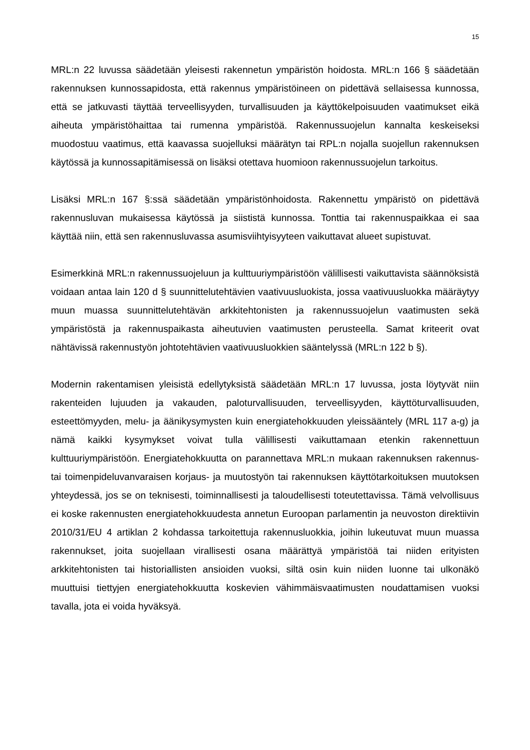15
MRL:n 22 luvussa säädetään yleisesti rakennetun ympäristön hoidosta. MRL:n 166 § säädetään rakennuksen kunnossapidosta, että rakennus ympäristöineen on pidettävä sellaisessa kunnossa, että se jatkuvasti täyttää terveellisyyden, turvallisuuden ja käyttökelpoisuuden vaatimukset eikä aiheuta ympäristöhaittaa tai rumenna ympäristöä. Rakennussuojelun kannalta keskeiseksi muodostuu vaatimus, että kaavassa suojelluksi määrätyn tai RPL:n nojalla suojellun rakennuksen käytössä ja kunnossapitämisessä on lisäksi otettava huomioon rakennussuojelun tarkoitus.
Lisäksi MRL:n 167 §:ssä säädetään ympäristönhoidosta. Rakennettu ympäristö on pidettävä rakennusluvan mukaisessa käytössä ja siististä kunnossa. Tonttia tai rakennuspaikkaa ei saa käyttää niin, että sen rakennusluvassa asumisviihtyisyyteen vaikuttavat alueet supistuvat.
Esimerkkinä MRL:n rakennussuojeluun ja kulttuuriympäristöön välillisesti vaikuttavista säännöksistä voidaan antaa lain 120 d § suunnittelutehtävien vaativuusluokista, jossa vaativuusluokka määräytyy muun muassa suunnittelutehtävän arkkitehtonisten ja rakennussuojelun vaatimusten sekä ympäristöstä ja rakennuspaikasta aiheutuvien vaatimusten perusteella. Samat kriteerit ovat nähtävissä rakennustyön johtotehtävien vaativuusluokkien sääntelyssä (MRL:n 122 b §).
Modernin rakentamisen yleisistä edellytyksistä säädetään MRL:n 17 luvussa, josta löytyvät niin rakenteiden lujuuden ja vakauden, paloturvallisuuden, terveellisyyden, käyttöturvallisuuden, esteettömyyden, melu- ja äänikysymysten kuin energiatehokkuuden yleissääntely (MRL 117 a-g) ja nämä kaikki kysymykset voivat tulla välillisesti vaikuttamaan etenkin rakennettuun kulttuuriympäristöön. Energiatehokkuutta on parannettava MRL:n mukaan rakennuksen rakennus- tai toimenpideluvanvaraisen korjaus- ja muutostyön tai rakennuksen käyttötarkoituksen muutoksen yhteydessä, jos se on teknisesti, toiminnallisesti ja taloudellisesti toteutettavissa. Tämä velvollisuus ei koske rakennusten energiatehokkuudesta annetun Euroopan parlamentin ja neuvoston direktiivin 2010/31/EU 4 artiklan 2 kohdassa tarkoitettuja rakennusluokkia, joihin lukeutuvat muun muassa rakennukset, joita suojellaan virallisesti osana määrättyä ympäristöä tai niiden erityisten arkkitehtonisten tai historiallisten ansioiden vuoksi, siltä osin kuin niiden luonne tai ulkonäkö muuttuisi tiettyjen energiatehokkuutta koskevien vähimmäisvaatimusten noudattamisen vuoksi tavalla, jota ei voida hyväksyä.